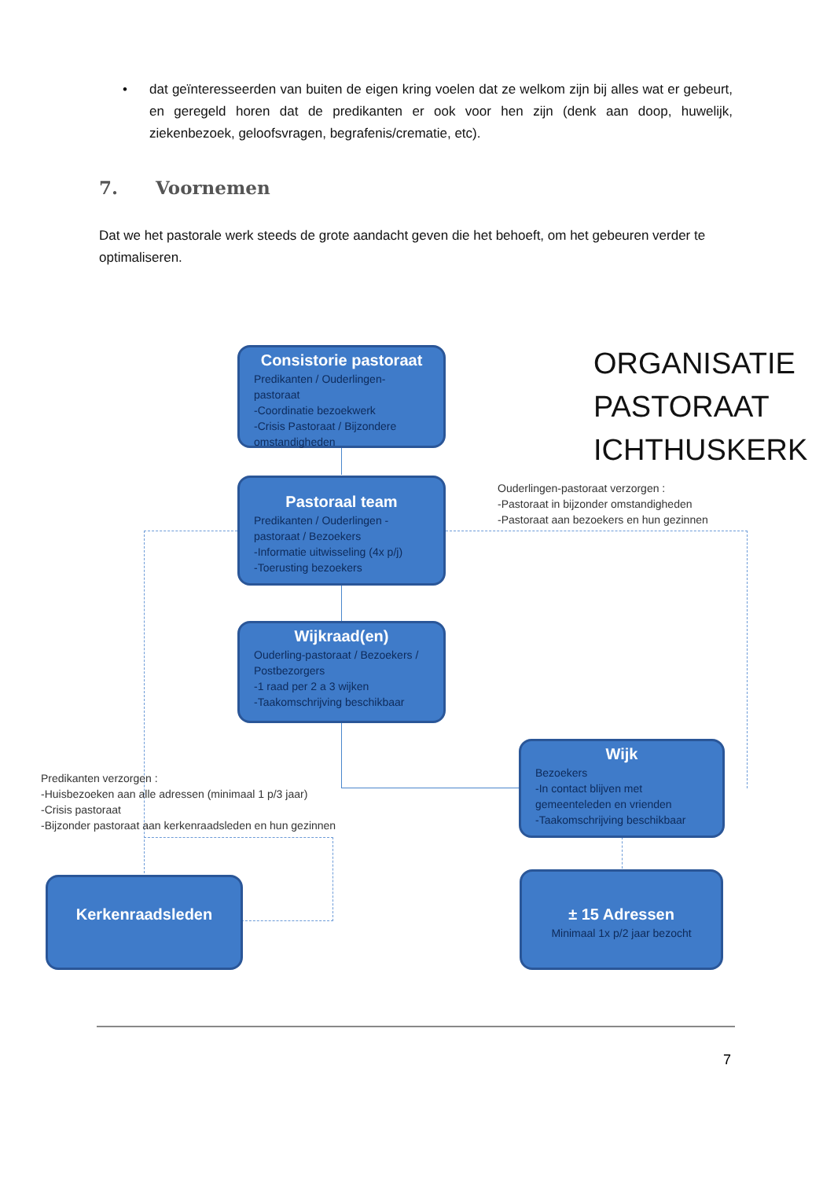• dat geïnteresseerden van buiten de eigen kring voelen dat ze welkom zijn bij alles wat er gebeurt, en geregeld horen dat de predikanten er ook voor hen zijn (denk aan doop, huwelijk, ziekenbezoek, geloofsvragen, begrafenis/crematie, etc).
7. Voornemen
Dat we het pastorale werk steeds de grote aandacht geven die het behoeft, om het gebeuren verder te optimaliseren.
Consistorie pastoraat
Predikanten / Ouderlingen-pastoraat
-Coordinatie bezoekwerk
-Crisis Pastoraat / Bijzondere omstandigheden
ORGANISATIE
PASTORAAT
ICHTHUSKERK
Pastoraal team
Predikanten / Ouderlingen - pastoraat / Bezoekers
-Informatie uitwisseling (4x p/j)
-Toerusting bezoekers
Ouderlingen-pastoraat verzorgen :
-Pastoraat in bijzonder omstandigheden
-Pastoraat aan bezoekers en hun gezinnen
Wijkraad(en)
Ouderling-pastoraat / Bezoekers / Postbezorgers
-1 raad per 2 a 3 wijken
-Taakomschrijving beschikbaar
Wijk
Bezoekers
-In contact blijven met gemeenteleden en vrienden
-Taakomschrijving beschikbaar
Predikanten verzorgen :
-Huisbezoeken aan alle adressen (minimaal 1 p/3 jaar)
-Crisis pastoraat
-Bijzonder pastoraat aan kerkenraadsleden en hun gezinnen
Kerkenraadsleden
± 15 Adressen
Minimaal 1x p/2 jaar bezocht
7